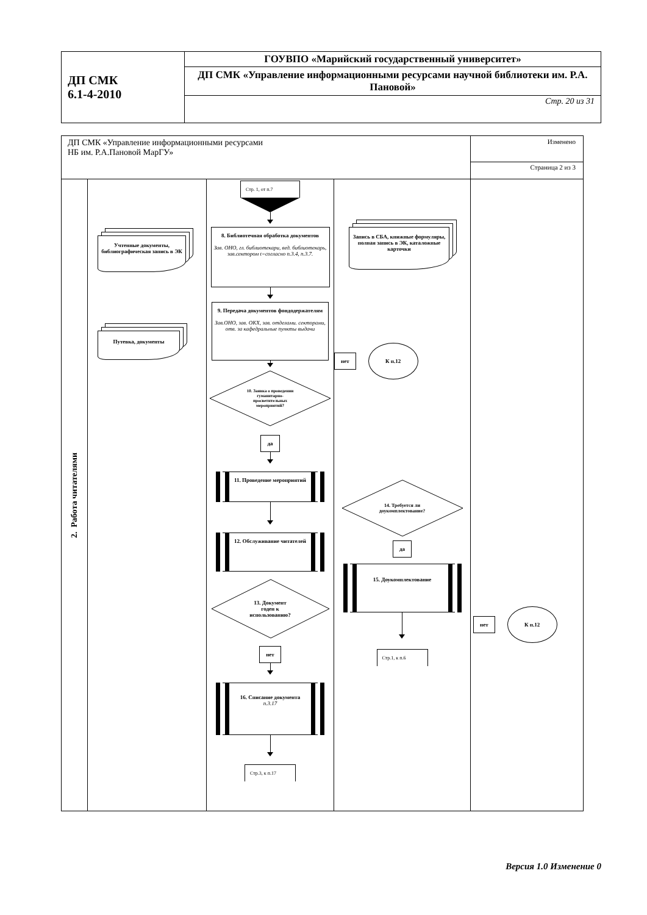| ДП СМК 6.1-4-2010 | ГОУВПО «Марийский государственный университет» |
| | ДП СМК «Управление информационными ресурсами научной библиотеки им. Р.А. Пановой» |
| | Стр. 20 из 31 |
| ДП СМК «Управление информационными ресурсами НБ им. Р.А.Пановой МарГУ» | | | | Изменено |
| | | | | Страница 2 из 3 |
| 2. Работа читателями | Учтенные документы, библиографическая запись в ЭК Путевка, документы | Стр. 1, от п.7 8. Библиотечная обработка документов Зав. ОНО, гл. библиотекари, вед. библиотекарь, зав.сектором t=согласно п.3.4, п.3.7. 9. Передача документов фондодержателям Зав.ОНО, зав. ОКХ, зав. отделами. секторами, отв. за кафедральные пункты выдачи 10. Заявка о проведении гуманитарно- просветительных мероприятий? да 11. Проведение мероприятий 12. Обслуживание читателей 13. Документ годен к использованию? нет 16. Списание документа п.3.17 Стр.3, к п.17 | Запись в СБА, книжные формуляры, полная запись в ЭК, каталожные карточки нет К п.12 14. Требуется ли доукомплектование? да 15. Доукомплектование Стр.1, к п.6 | нет К п.12 |
Версия 1.0 Изменение 0